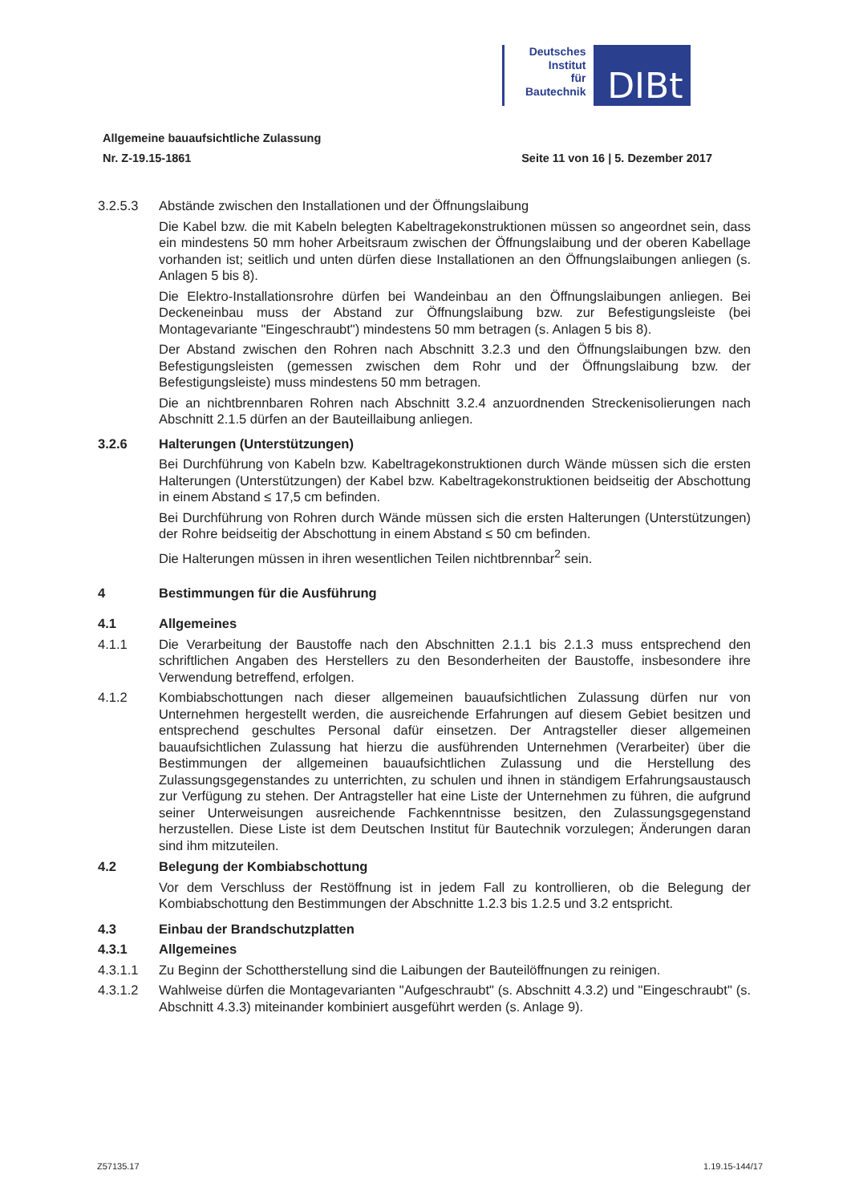Deutsches
Institut
für
Bautechnik
DIBt
Allgemeine bauaufsichtliche Zulassung
Nr. Z-19.15-1861 Seite 11 von 16 | 5. Dezember 2017
3.2.5.3 Abstände zwischen den Installationen und der Öffnungslaibung
Die Kabel bzw. die mit Kabeln belegten Kabeltragekonstruktionen müssen so angeordnet sein, dass ein mindestens 50 mm hoher Arbeitsraum zwischen der Öffnungslaibung und der oberen Kabellage vorhanden ist; seitlich und unten dürfen diese Installationen an den Öffnungslaibungen anliegen (s. Anlagen 5 bis 8).
Die Elektro-Installationsrohre dürfen bei Wandeinbau an den Öffnungslaibungen anliegen. Bei Deckeneinbau muss der Abstand zur Öffnungslaibung bzw. zur Befestigungsleiste (bei Montagevariante "Eingeschraubt") mindestens 50 mm betragen (s. Anlagen 5 bis 8).
Der Abstand zwischen den Rohren nach Abschnitt 3.2.3 und den Öffnungslaibungen bzw. den Befestigungsleisten (gemessen zwischen dem Rohr und der Öffnungslaibung bzw. der Befestigungsleiste) muss mindestens 50 mm betragen.
Die an nichtbrennbaren Rohren nach Abschnitt 3.2.4 anzuordnenden Streckenisolierungen nach Abschnitt 2.1.5 dürfen an der Bauteillaibung anliegen.
3.2.6 Halterungen (Unterstützungen)
Bei Durchführung von Kabeln bzw. Kabeltragekonstruktionen durch Wände müssen sich die ersten Halterungen (Unterstützungen) der Kabel bzw. Kabeltragekonstruktionen beidseitig der Abschottung in einem Abstand ≤ 17,5 cm befinden.
Bei Durchführung von Rohren durch Wände müssen sich die ersten Halterungen (Unterstützungen) der Rohre beidseitig der Abschottung in einem Abstand ≤ 50 cm befinden.
Die Halterungen müssen in ihren wesentlichen Teilen nichtbrennbar<sup>2</sup> sein.
4 Bestimmungen für die Ausführung
4.1 Allgemeines
4.1.1 Die Verarbeitung der Baustoffe nach den Abschnitten 2.1.1 bis 2.1.3 muss entsprechend den schriftlichen Angaben des Herstellers zu den Besonderheiten der Baustoffe, insbesondere ihre Verwendung betreffend, erfolgen.
4.1.2 Kombiabschottungen nach dieser allgemeinen bauaufsichtlichen Zulassung dürfen nur von Unternehmen hergestellt werden, die ausreichende Erfahrungen auf diesem Gebiet besitzen und entsprechend geschultes Personal dafür einsetzen. Der Antragsteller dieser allgemeinen bauaufsichtlichen Zulassung hat hierzu die ausführenden Unternehmen (Verarbeiter) über die Bestimmungen der allgemeinen bauaufsichtlichen Zulassung und die Herstellung des Zulassungsgegenstandes zu unterrichten, zu schulen und ihnen in ständigem Erfahrungsaustausch zur Verfügung zu stehen. Der Antragsteller hat eine Liste der Unternehmen zu führen, die aufgrund seiner Unterweisungen ausreichende Fachkenntnisse besitzen, den Zulassungsgegenstand herzustellen. Diese Liste ist dem Deutschen Institut für Bautechnik vorzulegen; Änderungen daran sind ihm mitzuteilen.
4.2 Belegung der Kombiabschottung
Vor dem Verschluss der Restöffnung ist in jedem Fall zu kontrollieren, ob die Belegung der Kombiabschottung den Bestimmungen der Abschnitte 1.2.3 bis 1.2.5 und 3.2 entspricht.
4.3 Einbau der Brandschutzplatten
4.3.1 Allgemeines
4.3.1.1 Zu Beginn der Schottherstellung sind die Laibungen der Bauteilöffnungen zu reinigen.
4.3.1.2 Wahlweise dürfen die Montagevarianten "Aufgeschraubt" (s. Abschnitt 4.3.2) und "Eingeschraubt" (s. Abschnitt 4.3.3) miteinander kombiniert ausgeführt werden (s. Anlage 9).
Z57135.17 1.19.15-144/17